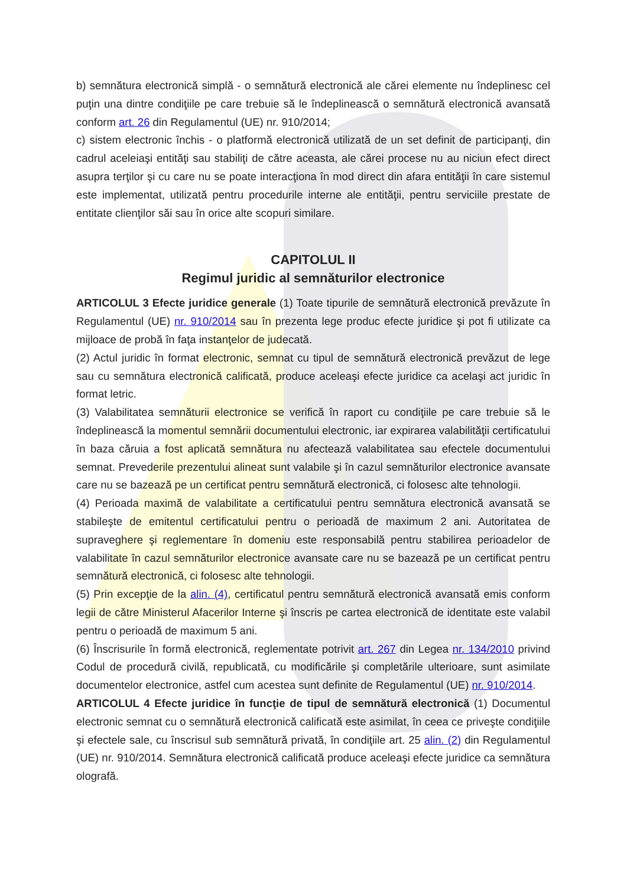b) semnătura electronică simplă - o semnătură electronică ale cărei elemente nu îndeplinesc cel puţin una dintre condiţiile pe care trebuie să le îndeplinească o semnătură electronică avansată conform art. 26 din Regulamentul (UE) nr. 910/2014;
c) sistem electronic închis - o platformă electronică utilizată de un set definit de participanţi, din cadrul aceleiaşi entităţi sau stabiliţi de către aceasta, ale cărei procese nu au niciun efect direct asupra terţilor şi cu care nu se poate interacţiona în mod direct din afara entităţii în care sistemul este implementat, utilizată pentru procedurile interne ale entităţii, pentru serviciile prestate de entitate clienţilor săi sau în orice alte scopuri similare.
CAPITOLUL II
Regimul juridic al semnăturilor electronice
ARTICOLUL 3 Efecte juridice generale (1) Toate tipurile de semnătură electronică prevăzute în Regulamentul (UE) nr. 910/2014 sau în prezenta lege produc efecte juridice şi pot fi utilizate ca mijloace de probă în faţa instanţelor de judecată.
(2) Actul juridic în format electronic, semnat cu tipul de semnătură electronică prevăzut de lege sau cu semnătura electronică calificată, produce aceleaşi efecte juridice ca acelaşi act juridic în format letric.
(3) Valabilitatea semnăturii electronice se verifică în raport cu condiţiile pe care trebuie să le îndeplinească la momentul semnării documentului electronic, iar expirarea valabilităţii certificatului în baza căruia a fost aplicată semnătura nu afectează valabilitatea sau efectele documentului semnat. Prevederile prezentului alineat sunt valabile şi în cazul semnăturilor electronice avansate care nu se bazează pe un certificat pentru semnătură electronică, ci folosesc alte tehnologii.
(4) Perioada maximă de valabilitate a certificatului pentru semnătura electronică avansată se stabileşte de emitentul certificatului pentru o perioadă de maximum 2 ani. Autoritatea de supraveghere şi reglementare în domeniu este responsabilă pentru stabilirea perioadelor de valabilitate în cazul semnăturilor electronice avansate care nu se bazează pe un certificat pentru semnătură electronică, ci folosesc alte tehnologii.
(5) Prin excepţie de la alin. (4), certificatul pentru semnătură electronică avansată emis conform legii de către Ministerul Afacerilor Interne şi înscris pe cartea electronică de identitate este valabil pentru o perioadă de maximum 5 ani.
(6) Înscrisurile în formă electronică, reglementate potrivit art. 267 din Legea nr. 134/2010 privind Codul de procedură civilă, republicată, cu modificările şi completările ulterioare, sunt asimilate documentelor electronice, astfel cum acestea sunt definite de Regulamentul (UE) nr. 910/2014.
ARTICOLUL 4 Efecte juridice în funcţie de tipul de semnătură electronică (1) Documentul electronic semnat cu o semnătură electronică calificată este asimilat, în ceea ce priveşte condiţiile şi efectele sale, cu înscrisul sub semnătură privată, în condiţiile art. 25 alin. (2) din Regulamentul (UE) nr. 910/2014. Semnătura electronică calificată produce aceleaşi efecte juridice ca semnătura olografă.